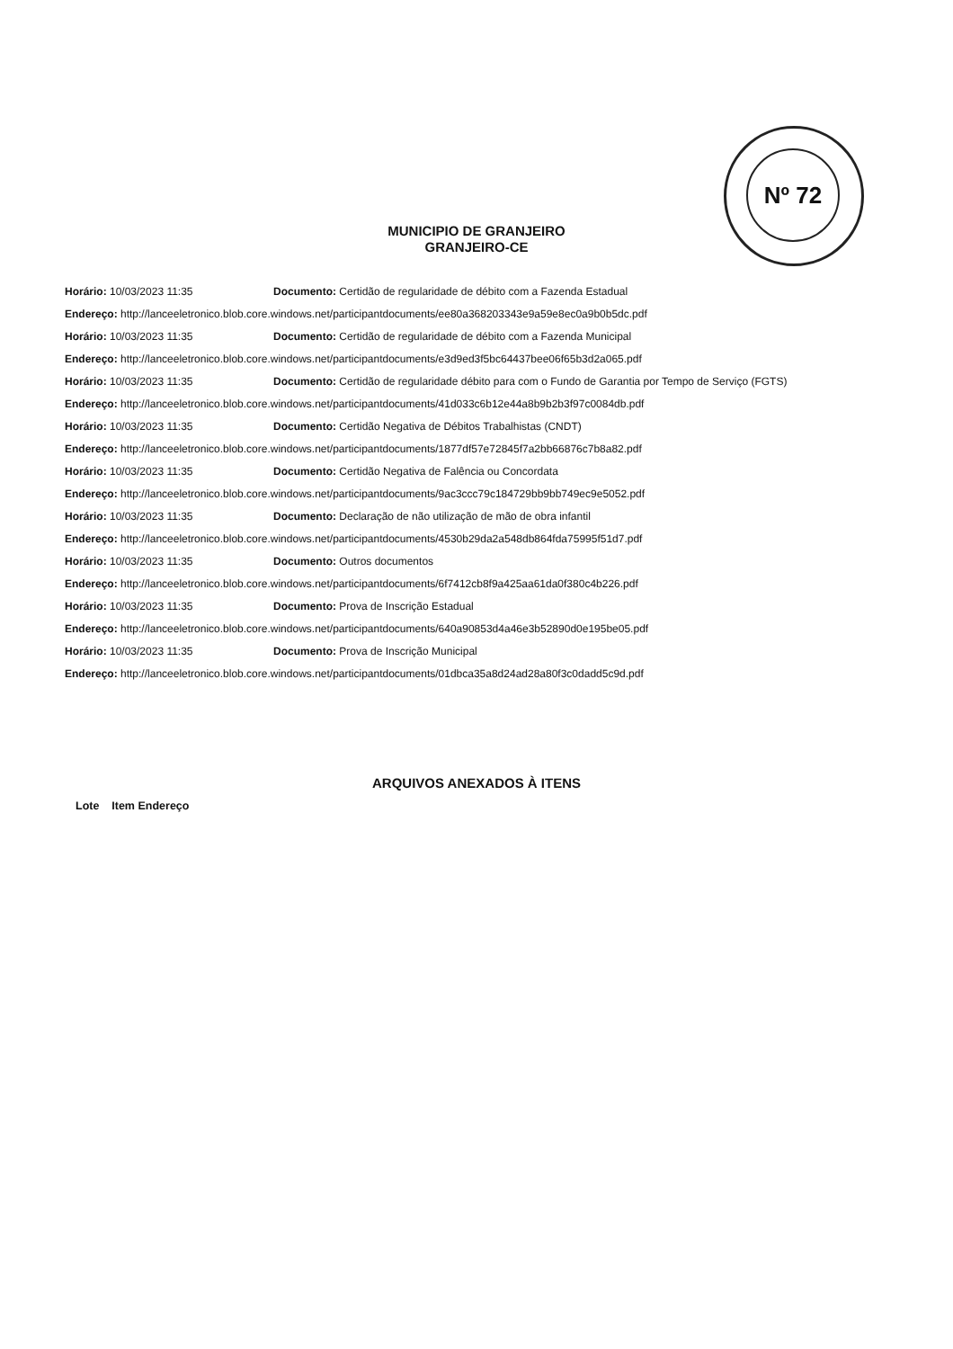Nº 72
MUNICIPIO DE GRANJEIRO
GRANJEIRO-CE
Horário: 10/03/2023 11:35 Documento: Certidão de regularidade de débito com a Fazenda Estadual
Endereço: http://lanceeletronico.blob.core.windows.net/participantdocuments/ee80a368203343e9a59e8ec0a9b0b5dc.pdf
Horário: 10/03/2023 11:35 Documento: Certidão de regularidade de débito com a Fazenda Municipal
Endereço: http://lanceeletronico.blob.core.windows.net/participantdocuments/e3d9ed3f5bc64437bee06f65b3d2a065.pdf
Horário: 10/03/2023 11:35 Documento: Certidão de regularidade débito para com o Fundo de Garantia por Tempo de Serviço (FGTS)
Endereço: http://lanceeletronico.blob.core.windows.net/participantdocuments/41d033c6b12e44a8b9b2b3f97c0084db.pdf
Horário: 10/03/2023 11:35 Documento: Certidão Negativa de Débitos Trabalhistas (CNDT)
Endereço: http://lanceeletronico.blob.core.windows.net/participantdocuments/1877df57e72845f7a2bb66876c7b8a82.pdf
Horário: 10/03/2023 11:35 Documento: Certidão Negativa de Falência ou Concordata
Endereço: http://lanceeletronico.blob.core.windows.net/participantdocuments/9ac3ccc79c184729bb9bb749ec9e5052.pdf
Horário: 10/03/2023 11:35 Documento: Declaração de não utilização de mão de obra infantil
Endereço: http://lanceeletronico.blob.core.windows.net/participantdocuments/4530b29da2a548db864fda75995f51d7.pdf
Horário: 10/03/2023 11:35 Documento: Outros documentos
Endereço: http://lanceeletronico.blob.core.windows.net/participantdocuments/6f7412cb8f9a425aa61da0f380c4b226.pdf
Horário: 10/03/2023 11:35 Documento: Prova de Inscrição Estadual
Endereço: http://lanceeletronico.blob.core.windows.net/participantdocuments/640a90853d4a46e3b52890d0e195be05.pdf
Horário: 10/03/2023 11:35 Documento: Prova de Inscrição Municipal
Endereço: http://lanceeletronico.blob.core.windows.net/participantdocuments/01dbca35a8d24ad28a80f3c0dadd5c9d.pdf
ARQUIVOS ANEXADOS À ITENS
Lote Item Endereço